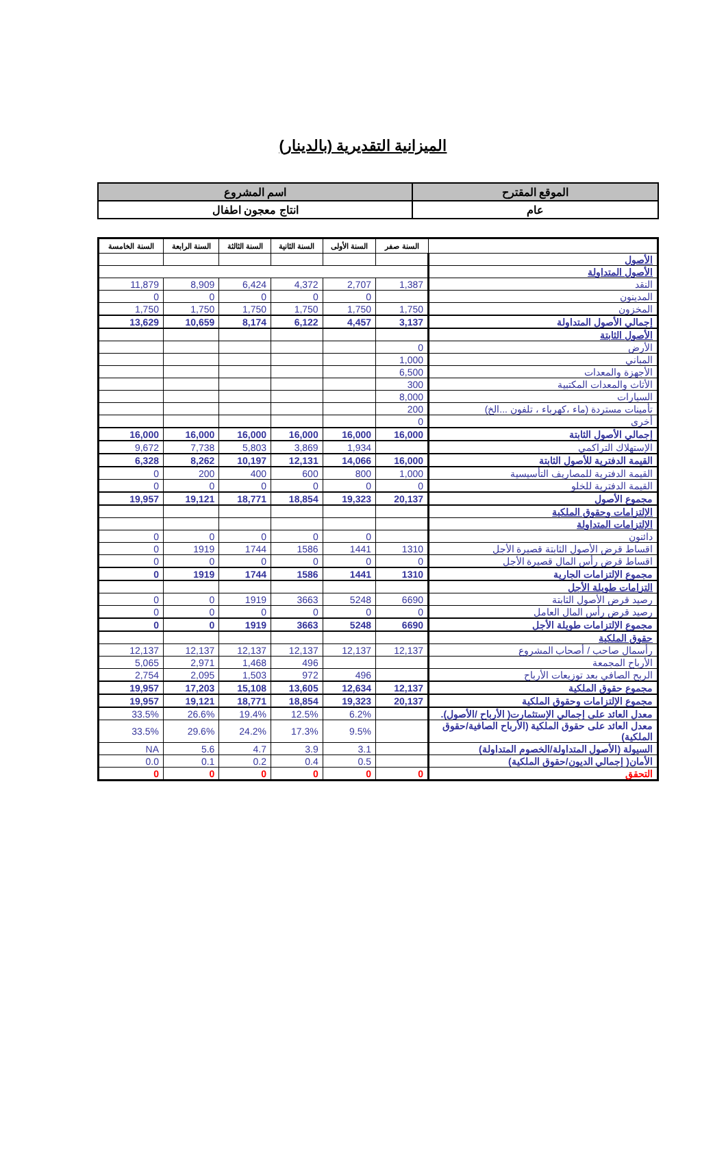الميزانية التقديرية (بالدينار)
| الموقع المقترح | اسم المشروع |
| عام | انتاج معجون اطفال |
| | السنة صفر | السنة الأولى | السنة الثانية | السنة الثالثة | السنة الرابعة | السنة الخامسة |
| --- | --- | --- | --- | --- | --- | --- |
| الأصول | | | | | | |
| الأصول المتداولة | | | | | | |
| النقد | 1,387 | 2,707 | 4,372 | 6,424 | 8,909 | 11,879 |
| المدينون | | 0 | 0 | 0 | 0 | 0 |
| المخزون | 1,750 | 1,750 | 1,750 | 1,750 | 1,750 | 1,750 |
| إجمالي الأصول المتداولة | 3,137 | 4,457 | 6,122 | 8,174 | 10,659 | 13,629 |
| الأصول الثابتة | | | | | | |
| الأرض | 0 | | | | | |
| المباني | 1,000 | | | | | |
| الأجهزة والمعدات | 6,500 | | | | | |
| الأثاث والمعدات المكتبية | 300 | | | | | |
| السيارات | 8,000 | | | | | |
| تأمينات مستردة (ماء ،كهرباء ، تلفون ...الخ) | 200 | | | | | |
| أخرى | 0 | | | | | |
| إجمالي الأصول الثابتة | 16,000 | 16,000 | 16,000 | 16,000 | 16,000 | 16,000 |
| الإستهلاك التراكمي | | 1,934 | 3,869 | 5,803 | 7,738 | 9,672 |
| القيمة الدفترية للأصول الثابتة | 16,000 | 14,066 | 12,131 | 10,197 | 8,262 | 6,328 |
| القيمة الدفترية للمصاريف التأسيسية | 1,000 | 800 | 600 | 400 | 200 | 0 |
| القيمة الدفترية للخلو | 0 | 0 | 0 | 0 | 0 | 0 |
| مجموع الأصول | 20,137 | 19,323 | 18,854 | 18,771 | 19,121 | 19,957 |
| الإلتزامات وحقوق الملكية | | | | | | |
| الإلتزامات المتداولة | | | | | | |
| دائنون | | 0 | 0 | 0 | 0 | 0 |
| اقساط قرض الأصول الثابتة قصيرة الأجل | 1310 | 1441 | 1586 | 1744 | 1919 | 0 |
| اقساط قرض رأس المال قصيرة الأجل | 0 | 0 | 0 | 0 | 0 | 0 |
| مجموع الإلتزامات الجارية | 1310 | 1441 | 1586 | 1744 | 1919 | 0 |
| التزامات طويلة الأجل | | | | | | |
| رصيد قرض الأصول الثابتة | 6690 | 5248 | 3663 | 1919 | 0 | 0 |
| رصيد قرض رأس المال العامل | 0 | 0 | 0 | 0 | 0 | 0 |
| مجموع الإلتزامات طويلة الأجل | 6690 | 5248 | 3663 | 1919 | 0 | 0 |
| حقوق الملكية | | | | | | |
| رأسمال صاحب / أصحاب المشروع | 12,137 | 12,137 | 12,137 | 12,137 | 12,137 | 12,137 |
| الأرباح المجمعة | | | 496 | 1,468 | 2,971 | 5,065 |
| الربح الصافي بعد توزيعات الأرباح | | 496 | 972 | 1,503 | 2,095 | 2,754 |
| مجموع حقوق الملكية | 12,137 | 12,634 | 13,605 | 15,108 | 17,203 | 19,957 |
| مجموع الإلتزامات وحقوق الملكية | 20,137 | 19,323 | 18,854 | 18,771 | 19,121 | 19,957 |
| معدل العائد على إجمالي الإستثمارت( الأرباح /الأصول). | | 6.2% | 12.5% | 19.4% | 26.6% | 33.5% |
| معدل العائد على حقوق الملكية (الأرباح الصافية/حقوق الملكية) | | 9.5% | 17.3% | 24.2% | 29.6% | 33.5% |
| السيولة (الأصول المتداولة/الخصوم المتداولة) | | 3.1 | 3.9 | 4.7 | 5.6 | NA |
| الأمان( إجمالي الديون/حقوق الملكية) | | 0.5 | 0.4 | 0.2 | 0.1 | 0.0 |
| التحقق | 0 | 0 | 0 | 0 | 0 | 0 |